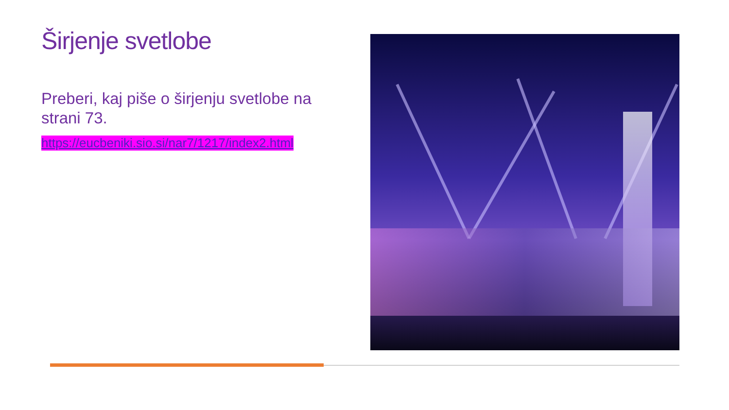Širjenje svetlobe
Preberi, kaj piše o širjenju svetlobe na strani 73.
https://eucbeniki.sio.si/nar7/1217/index2.html